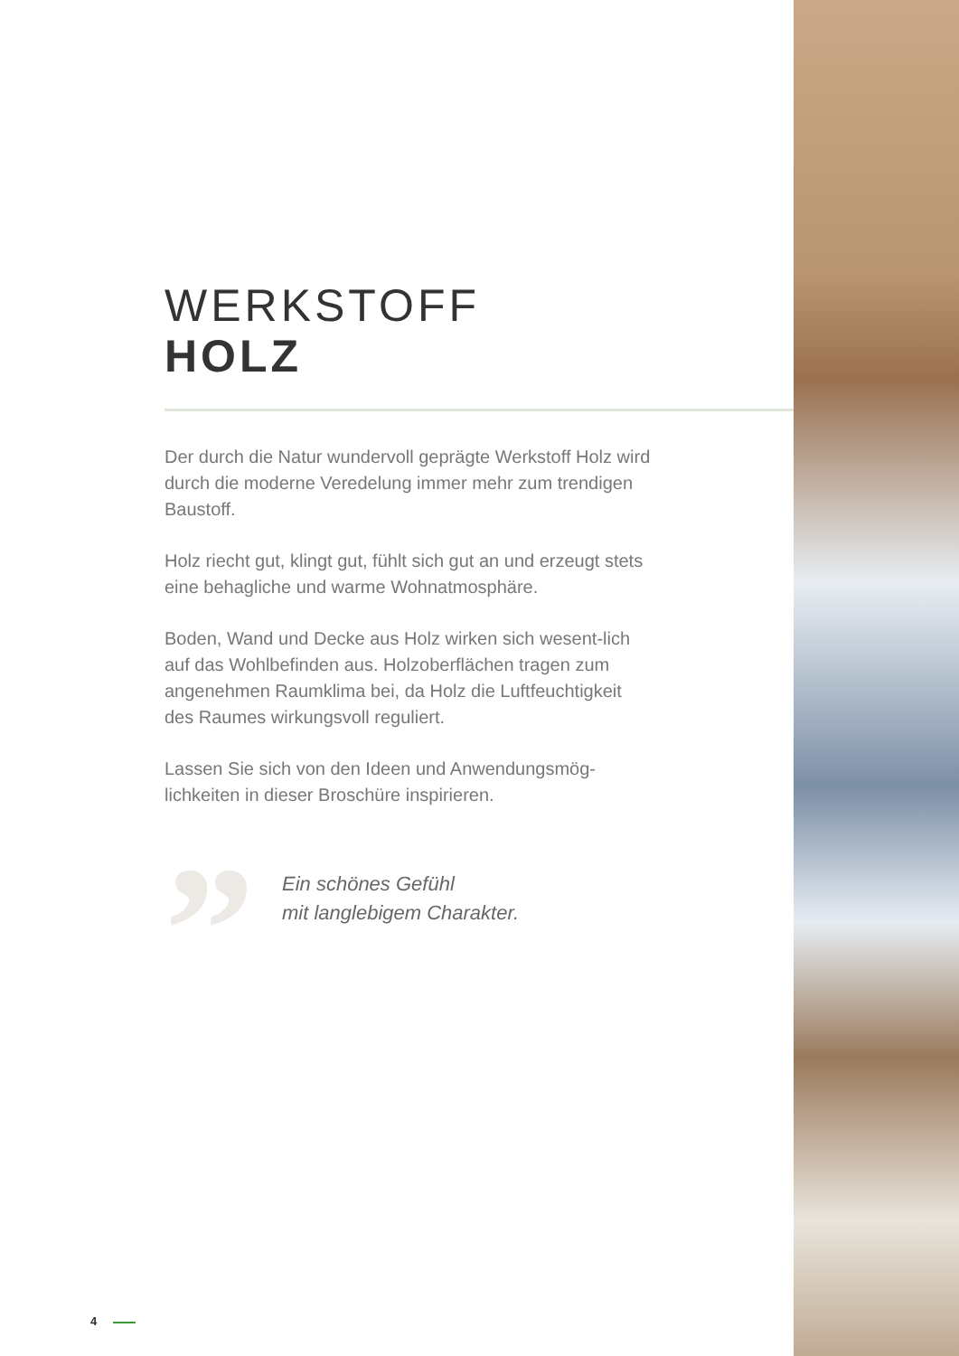WERKSTOFF
HOLZ
Der durch die Natur wundervoll geprägte Werkstoff Holz wird durch die moderne Veredelung immer mehr zum trendigen Baustoff.
Holz riecht gut, klingt gut, fühlt sich gut an und erzeugt stets eine behagliche und warme Wohnatmosphäre.
Boden, Wand und Decke aus Holz wirken sich wesent-lich auf das Wohlbefinden aus. Holzoberflächen tragen zum angenehmen Raumklima bei, da Holz die Luftfeuchtigkeit des Raumes wirkungsvoll reguliert.
Lassen Sie sich von den Ideen und Anwendungsmög-lichkeiten in dieser Broschüre inspirieren.
”
Ein schönes Gefühl
mit langlebigem Charakter.
4